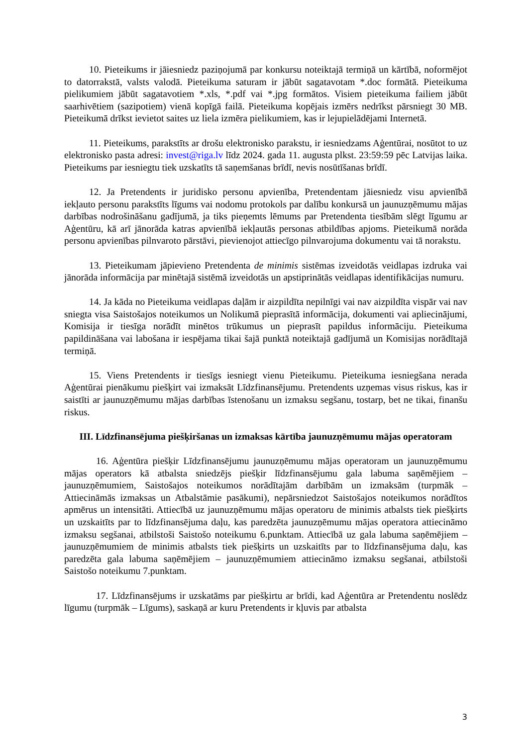10. Pieteikums ir jāiesniedz paziņojumā par konkursu noteiktajā termiņā un kārtībā, noformējot to datorrakstā, valsts valodā. Pieteikuma saturam ir jābūt sagatavotam *.doc formātā. Pieteikuma pielikumiem jābūt sagatavotiem *.xls, *.pdf vai *.jpg formātos. Visiem pieteikuma failiem jābūt saarhivētiem (sazipotiem) vienā kopīgā failā. Pieteikuma kopējais izmērs nedrīkst pārsniegt 30 MB. Pieteikumā drīkst ievietot saites uz liela izmēra pielikumiem, kas ir lejupielādējami Internetā.
11. Pieteikums, parakstīts ar drošu elektronisko parakstu, ir iesniedzams Aģentūrai, nosūtot to uz elektronisko pasta adresi: invest@riga.lv līdz 2024. gada 11. augusta plkst. 23:59:59 pēc Latvijas laika. Pieteikums par iesniegtu tiek uzskatīts tā saņemšanas brīdī, nevis nosūtīšanas brīdī.
12. Ja Pretendents ir juridisko personu apvienība, Pretendentam jāiesniedz visu apvienībā iekļauto personu parakstīts līgums vai nodomu protokols par dalību konkursā un jaunuzņēmumu mājas darbības nodrošināšanu gadījumā, ja tiks pieņemts lēmums par Pretendenta tiesībām slēgt līgumu ar Aģentūru, kā arī jānorāda katras apvienībā iekļautās personas atbildības apjoms. Pieteikumā norāda personu apvienības pilnvaroto pārstāvi, pievienojot attiecīgo pilnvarojuma dokumentu vai tā norakstu.
13. Pieteikumam jāpievieno Pretendenta de minimis sistēmas izveidotās veidlapas izdruka vai jānorāda informācija par minētajā sistēmā izveidotās un apstiprinātās veidlapas identifikācijas numuru.
14. Ja kāda no Pieteikuma veidlapas daļām ir aizpildīta nepilnīgi vai nav aizpildīta vispār vai nav sniegta visa Saistošajos noteikumos un Nolikumā pieprasītā informācija, dokumenti vai apliecinājumi, Komisija ir tiesīga norādīt minētos trūkumus un pieprasīt papildus informāciju. Pieteikuma papildināšana vai labošana ir iespējama tikai šajā punktā noteiktajā gadījumā un Komisijas norādītajā termiņā.
15. Viens Pretendents ir tiesīgs iesniegt vienu Pieteikumu. Pieteikuma iesniegšana nerada Aģentūrai pienākumu piešķirt vai izmaksāt Līdzfinansējumu. Pretendents uzņemas visus riskus, kas ir saistīti ar jaunuzņēmumu mājas darbības īstenošanu un izmaksu segšanu, tostarp, bet ne tikai, finanšu riskus.
III. Līdzfinansējuma piešķiršanas un izmaksas kārtība jaunuzņēmumu mājas operatoram
16. Aģentūra piešķir Līdzfinansējumu jaunuzņēmumu mājas operatoram un jaunuzņēmumu mājas operators kā atbalsta sniedzējs piešķir līdzfinansējumu gala labuma saņēmējiem – jaunuzņēmumiem, Saistošajos noteikumos norādītajām darbībām un izmaksām (turpmāk – Attiecināmās izmaksas un Atbalstāmie pasākumi), nepārsniedzot Saistošajos noteikumos norādītos apmērus un intensitāti. Attiecībā uz jaunuzņēmumu mājas operatoru de minimis atbalsts tiek piešķirts un uzskaitīts par to līdzfinansējuma daļu, kas paredzēta jaunuzņēmumu mājas operatora attiecināmo izmaksu segšanai, atbilstoši Saistošo noteikumu 6.punktam. Attiecībā uz gala labuma saņēmējiem – jaunuzņēmumiem de minimis atbalsts tiek piešķirts un uzskaitīts par to līdzfinansējuma daļu, kas paredzēta gala labuma saņēmējiem – jaunuzņēmumiem attiecināmo izmaksu segšanai, atbilstoši Saistošo noteikumu 7.punktam.
17. Līdzfinansējums ir uzskatāms par piešķirtu ar brīdi, kad Aģentūra ar Pretendentu noslēdz līgumu (turpmāk – Līgums), saskaņā ar kuru Pretendents ir kļuvis par atbalsta
3